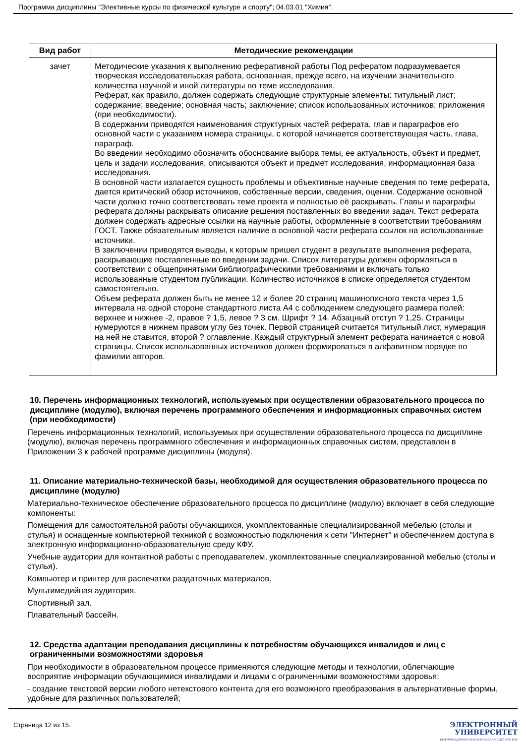Программа дисциплины "Элективные курсы по физической культуре и спорту"; 04.03.01 "Химия".
| Вид работ | Методические рекомендации |
| --- | --- |
| зачет | Методические указания к выполнению реферативной работы Под рефератом подразумевается творческая исследовательская работа, основанная, прежде всего, на изучении значительного количества научной и иной литературы по теме исследования. Реферат, как правило, должен содержать следующие структурные элементы: титульный лист; содержание; введение; основная часть; заключение; список использованных источников; приложения (при необходимости). В содержании приводятся наименования структурных частей реферата, глав и параграфов его основной части с указанием номера страницы, с которой начинается соответствующая часть, глава, параграф. Во введении необходимо обозначить обоснование выбора темы, ее актуальность, объект и предмет, цель и задачи исследования, описываются объект и предмет исследования, информационная база исследования. В основной части излагается сущность проблемы и объективные научные сведения по теме реферата, дается критический обзор источников, собственные версии, сведения, оценки. Содержание основной части должно точно соответствовать теме проекта и полностью её раскрывать. Главы и параграфы реферата должны раскрывать описание решения поставленных во введении задач. Текст реферата должен содержать адресные ссылки на научные работы, оформленные в соответствии требованиям ГОСТ. Также обязательным является наличие в основной части реферата ссылок на использованные источники. В заключении приводятся выводы, к которым пришел студент в результате выполнения реферата, раскрывающие поставленные во введении задачи. Список литературы должен оформляться в соответствии с общепринятыми библиографическими требованиями и включать только использованные студентом публикации. Количество источников в списке определяется студентом самостоятельно. Объем реферата должен быть не менее 12 и более 20 страниц машинописного текста через 1,5 интервала на одной стороне стандартного листа А4 с соблюдением следующего размера полей: верхнее и нижнее -2, правое ? 1,5, левое ? 3 см. Шрифт ? 14. Абзацный отступ ? 1,25. Страницы нумеруются в нижнем правом углу без точек. Первой страницей считается титульный лист, нумерация на ней не ставится, второй ? оглавление. Каждый структурный элемент реферата начинается с новой страницы. Список использованных источников должен формироваться в алфавитном порядке по фамилии авторов. |
10. Перечень информационных технологий, используемых при осуществлении образовательного процесса по дисциплине (модулю), включая перечень программного обеспечения и информационных справочных систем (при необходимости)
Перечень информационных технологий, используемых при осуществлении образовательного процесса по дисциплине (модулю), включая перечень программного обеспечения и информационных справочных систем, представлен в Приложении 3 к рабочей программе дисциплины (модуля).
11. Описание материально-технической базы, необходимой для осуществления образовательного процесса по дисциплине (модулю)
Материально-техническое обеспечение образовательного процесса по дисциплине (модулю) включает в себя следующие компоненты:
Помещения для самостоятельной работы обучающихся, укомплектованные специализированной мебелью (столы и стулья) и оснащенные компьютерной техникой с возможностью подключения к сети "Интернет" и обеспечением доступа в электронную информационно-образовательную среду КФУ.
Учебные аудитории для контактной работы с преподавателем, укомплектованные специализированной мебелью (столы и стулья).
Компьютер и принтер для распечатки раздаточных материалов.
Мультимедийная аудитория.
Спортивный зал.
Плавательный бассейн.
12. Средства адаптации преподавания дисциплины к потребностям обучающихся инвалидов и лиц с ограниченными возможностями здоровья
При необходимости в образовательном процессе применяются следующие методы и технологии, облегчающие восприятие информации обучающимися инвалидами и лицами с ограниченными возможностями здоровья:
- создание текстовой версии любого нетекстового контента для его возможного преобразования в альтернативные формы, удобные для различных пользователей;
Страница 12 из 15.
ЭЛЕКТРОННЫЙ
УНИВЕРСИТЕТ
ИНФОРМАЦИОННО-АНАЛИТИЧЕСКАЯ СИСТЕМА КФУ